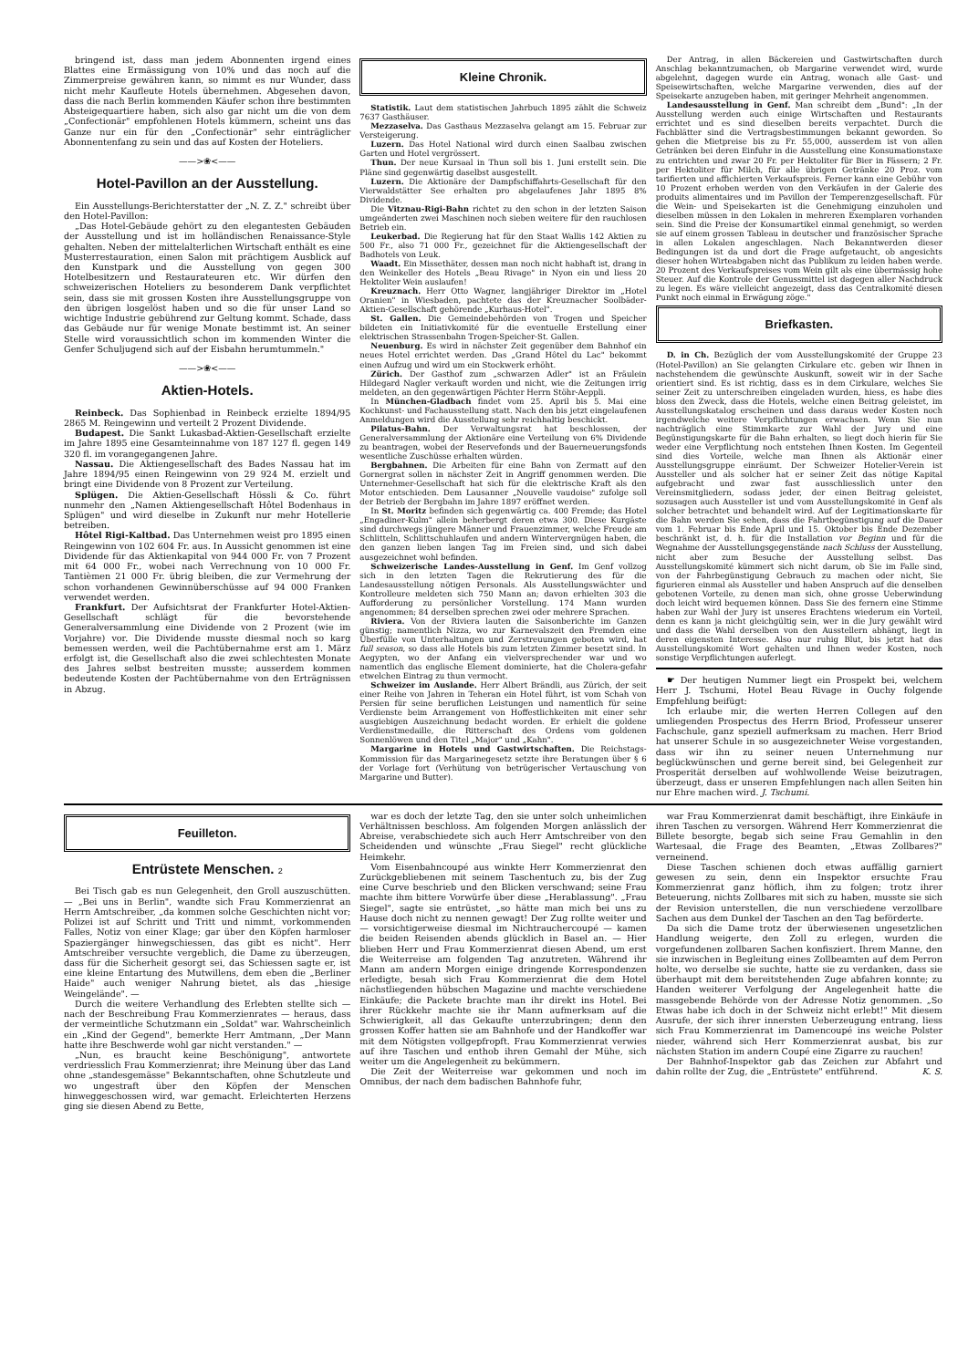bringend ist, dass man jedem Abonnenten irgend eines Blattes eine Ermässigung von 10% und das noch auf die Zimmerpreise gewähren kann, so nimmt es nur Wunder, dass nicht mehr Kaufleute Hotels übernehmen. Abgesehen davon, dass die nach Berlin kommenden Käufer schon ihre bestimmten Absteigequartiere haben, sich also gar nicht um die von dem „Confectionär" empfohlenen Hotels kümmern, scheint uns das Ganze nur ein für den „Confectionär" sehr einträglicher Abonnentenfang zu sein und das auf Kosten der Hoteliers.
——>❀<——
Hotel-Pavillon an der Ausstellung.
Ein Ausstellungs-Berichterstatter der „N. Z. Z." schreibt über den Hotel-Pavillon:
„Das Hotel-Gebäude gehört zu den elegantesten Gebäuden der Ausstellung und ist im holländischen Renaissance-Style gehalten. Neben der mittelalterlichen Wirtschaft enthält es eine Musterrestauration, einen Salon mit prächtigem Ausblick auf den Kunstpark und die Ausstellung von gegen 300 Hotelbesitzern und Restaurateuren etc. Wir dürfen den schweizerischen Hoteliers zu besonderem Dank verpflichtet sein, dass sie mit grossen Kosten ihre Ausstellungsgruppe von den übrigen losgelöst haben und so die für unser Land so wichtige Industrie gebührend zur Geltung kommt. Schade, dass das Gebäude nur für wenige Monate bestimmt ist. An seiner Stelle wird voraussichtlich schon im kommenden Winter die Genfer Schuljugend sich auf der Eisbahn herumtummeln."
——>❀<——
Aktien-Hotels.
Reinbeck. Das Sophienbad in Reinbeck erzielte 1894/95 2865 M. Reingewinn und verteilt 2 Prozent Dividende.
Budapest. Die Sankt Lukasbad-Aktien-Gesellschaft erzielte im Jahre 1895 eine Gesamteinnahme von 187 127 fl. gegen 149 320 fl. im vorangegangenen Jahre.
Nassau. Die Aktiengesellschaft des Bades Nassau hat im Jahre 1894/95 einen Reingewinn von 29 924 M. erzielt und bringt eine Dividende von 8 Prozent zur Verteilung.
Splügen. Die Aktien-Gesellschaft Hössli & Co. führt nunmehr den „Namen Aktiengesellschaft Hôtel Bodenhaus in Splügen" und wird dieselbe in Zukunft nur mehr Hotellerie betreiben.
Hôtel Rigi-Kaltbad. Das Unternehmen weist pro 1895 einen Reingewinn von 102 604 Fr. aus. In Aussicht genommen ist eine Dividende für das Aktienkapital von 944 000 Fr. von 7 Prozent mit 64 000 Fr., wobei nach Verrechnung von 10 000 Fr. Tantièmen 21 000 Fr. übrig bleiben, die zur Vermehrung der schon vorhandenen Gewinnüberschüsse auf 94 000 Franken verwendet werden.
Frankfurt. Der Aufsichtsrat der Frankfurter Hotel-Aktien-Gesellschaft schlägt für die bevorstehende Generalversammlung eine Dividende von 2 Prozent (wie im Vorjahre) vor. Die Dividende musste diesmal noch so karg bemessen werden, weil die Pachtübernahme erst am 1. März erfolgt ist, die Gesellschaft also die zwei schlechtesten Monate des Jahres selbst bestreiten musste; ausserdem kommen bedeutende Kosten der Pachtübernahme von den Erträgnissen in Abzug.
Kleine Chronik.
Statistik. Laut dem statistischen Jahrbuch 1895 zählt die Schweiz 7637 Gasthäuser.
Mezzaselva. Das Gasthaus Mezzaselva gelangt am 15. Februar zur Versteigerung.
Luzern. Das Hotel National wird durch einen Saalbau zwischen Garten und Hotel vergrössert.
Thun. Der neue Kursaal in Thun soll bis 1. Juni erstellt sein. Die Pläne sind gegenwärtig daselbst ausgestellt.
Luzern. Die Aktionäre der Dampfschiffahrts-Gesellschaft für den Vierwaldstätter See erhalten pro abgelaufenes Jahr 1895 8% Dividende.
Die Vitznau-Rigi-Bahn richtet zu den schon in der letzten Saison umgeänderten zwei Maschinen noch sieben weitere für den rauchlosen Betrieb ein.
Leukerbad. Die Regierung hat für den Staat Wallis 142 Aktien zu 500 Fr., also 71 000 Fr., gezeichnet für die Aktiengesellschaft der Badhotels von Leuk.
Waadt. Ein Missethäter, dessen man noch nicht habhaft ist, drang in den Weinkeller des Hotels „Beau Rivage" in Nyon ein und liess 20 Hektoliter Wein auslaufen!
Kreuznach. Herr Otto Wagner, langjähriger Direktor im „Hotel Oranien" in Wiesbaden, pachtete das der Kreuznacher Soolbäder-Aktien-Gesellschaft gehörende „Kurhaus-Hotel".
St. Gallen. Die Gemeindebehörden von Trogen und Speicher bildeten ein Initiativkomité für die eventuelle Erstellung einer elektrischen Strassenbahn Trogen-Speicher-St. Gallen.
Neuenburg. Es wird in nächster Zeit gegenüber dem Bahnhof ein neues Hotel errichtet werden. Das „Grand Hôtel du Lac" bekommt einen Aufzug und wird um ein Stockwerk erhöht.
Zürich. Der Gasthof zum „schwarzen Adler" ist an Fräulein Hildegard Nagler verkauft worden und nicht, wie die Zeitungen irrig meldeten, an den gegenwärtigen Pächter Herrn Stöhr-Aeppli.
In München-Gladbach findet vom 25. April bis 5. Mai eine Kochkunst- und Fachausstellung statt. Nach den bis jetzt eingelaufenen Anmeldungen wird die Ausstellung sehr reichhaltig beschickt.
Pilatus-Bahn. Der Verwaltungsrat hat beschlossen, der Generalversammlung der Aktionäre eine Verteilung von 6% Dividende zu beantragen, wobei der Reservefonds und der Bauerneuerungsfonds wesentliche Zuschüsse erhalten würden.
Bergbahnen. Die Arbeiten für eine Bahn von Zermatt auf den Gornergrat sollen in nächster Zeit in Angriff genommen werden. Die Unternehmer-Gesellschaft hat sich für die elektrische Kraft als den Motor entschieden. Dem Lausanner „Nouvelle vaudoise" zufolge soll der Betrieb der Bergbahn im Jahre 1897 eröffnet werden.
In St. Moritz befinden sich gegenwärtig ca. 400 Fremde; das Hotel „Engadiner-Kulm" allein beherbergt deren etwa 300. Diese Kurgäste sind durchwegs jüngere Männer und Frauenzimmer, welche Freude am Schlitteln, Schlittschuhlaufen und andern Wintervergnügen haben, die den ganzen lieben langen Tag im Freien sind, und sich dabei ausgezeichnet wohl befinden.
Schweizerische Landes-Ausstellung in Genf. Im Genf vollzog sich in den letzten Tagen die Rekrutierung des für die Landesausstellung nötigen Personals. Als Ausstellungswächter und Kontrolleure meldeten sich 750 Mann an; davon erhielten 303 die Aufforderung zu persönlicher Vorstellung. 174 Mann wurden angenommen; 84 derselben sprechen zwei oder mehrere Sprachen.
Riviera. Von der Riviera lauten die Saisonberichte im Ganzen günstig; namentlich Nizza, wo zur Karnevalszeit den Fremden eine Überfülle von Unterhaltungen und Zerstreuungen geboten wird, hat full season, so dass alle Hotels bis zum letzten Zimmer besetzt sind. In Aegypten, wo der Anfang ein vielversprechender war und wo namentlich das englische Element dominierte, hat die Cholera-gefahr etwelchen Eintrag zu thun vermocht.
Schweizer im Auslande. Herr Albert Brändli, aus Zürich, der seit einer Reihe von Jahren in Teheran ein Hotel führt, ist vom Schah von Persien für seine beruflichen Leistungen und namentlich für seine Verdienste beim Arrangement von Hoffestlichkeiten mit einer sehr ausgiebigen Auszeichnung bedacht worden. Er erhielt die goldene Verdienstmedaille, die Ritterschaft des Ordens vom goldenen Sonnenlöwen und den Titel „Major" und „Kahn".
Margarine in Hotels und Gastwirtschaften. Die Reichstags-Kommission für das Margarinegesetz setzte ihre Beratungen über § 6 der Vorlage fort (Verhütung von betrügerischer Vertauschung von Margarine und Butter).
Der Antrag, in allen Bäckereien und Gastwirtschaften durch Anschlag bekanntzumachen, ob Margarine verwendet wird, wurde abgelehnt, dagegen wurde ein Antrag, wonach alle Gast- und Speisewirtschaften, welche Margarine verwenden, dies auf der Speisekarte anzugeben haben, mit geringer Mehrheit angenommen.
Landesausstellung in Genf. Man schreibt dem „Bund": „In der Ausstellung werden auch einige Wirtschaften und Restaurants errichtet und es sind dieselben bereits verpachtet. Durch die Fachblätter sind die Vertragsbestimmungen bekannt geworden. So gehen die Mietpreise bis zu Fr. 55,000, ausserdem ist von allen Getränken bei deren Einfuhr in die Ausstellung eine Konsumationstaxe zu entrichten und zwar 20 Fr. per Hektoliter für Bier in Fässern; 2 Fr. per Hektoliter für Milch, für alle übrigen Getränke 20 Proz. vom tarifierten und affichierten Verkaufspreis. Ferner kann eine Gebühr von 10 Prozent erhoben werden von den Verkäufen in der Galerie des produits alimentaires und im Pavillon der Temperenzgesellschaft. Für die Wein- und Speisekarten ist die Genehmigung einzuholen und dieselben müssen in den Lokalen in mehreren Exemplaren vorhanden sein. Sind die Preise der Konsumartikel einmal genehmigt, so werden sie auf einem grossen Tableau in deutscher und französischer Sprache in allen Lokalen angeschlagen. Nach Bekanntwerden dieser Bedingungen ist da und dort die Frage aufgetaucht, ob angesichts dieser hohen Wirteabgaben nicht das Publikum zu leiden haben werde. 20 Prozent des Verkaufspreises vom Wein gilt als eine übermässig hohe Steuer. Auf die Kontrole der Genussmittel ist dagegen aller Nachdruck zu legen. Es wäre vielleicht angezeigt, dass das Centralkomité diesen Punkt noch einmal in Erwägung zöge."
Briefkasten.
D. in Ch. Bezüglich der vom Ausstellungskomité der Gruppe 23 (Hotel-Pavillon) an Sie gelangten Cirkulare etc. geben wir Ihnen in nachstehendem die gewünschte Auskunft, soweit wir in der Sache orientiert sind. Es ist richtig, dass es in dem Cirkulare, welches Sie seiner Zeit zu unterschreiben eingeladen wurden, hiess, es habe dies bloss den Zweck, dass die Hotels, welche einen Beitrag geleistet, im Ausstellungskatalog erscheinen und dass daraus weder Kosten noch irgendwelche weitere Verpflichtungen erwachsen. Wenn Sie nun nachträglich eine Stimmkarte zur Wahl der Jury und eine Begünstigungskarte für die Bahn erhalten, so liegt doch hierin für Sie weder eine Verpflichtung noch entstehen Ihnen Kosten. Im Gegenteil sind dies Vorteile, welche man Ihnen als Aktionär einer Ausstellungsgruppe einräumt. Der Schweizer Hotelier-Verein ist Aussteller und als solcher hat er seiner Zeit das nötige Kapital aufgebracht und zwar fast ausschliesslich unter den Vereinsmitgliedern, sodass jeder, der einen Beitrag geleistet, sozusagen auch Aussteller ist und vom Ausstellungskomité in Genf als solcher betrachtet und behandelt wird. Auf der Legitimationskarte für die Bahn werden Sie sehen, dass die Fahrtbegünstigung auf die Dauer vom 1. Februar bis Ende April und 15. Oktober bis Ende Dezember beschränkt ist, d. h. für die Installation vor Beginn und für die Wegnahme der Ausstellungsgegenstände nach Schluss der Ausstellung, nicht aber zum Besuche der Ausstellung selbst. Das Ausstellungskomité kümmert sich nicht darum, ob Sie im Falle sind, von der Fahrbegünstigung Gebrauch zu machen oder nicht, Sie figurieren einmal als Aussteller und haben Anspruch auf die denselben gebotenen Vorteile, zu denen man sich, ohne grosse Ueberwindung doch leicht wird bequemen können. Dass Sie des fernern eine Stimme haben zur Wahl der Jury ist unseres Erachtens wiederum ein Vorteil, denn es kann ja nicht gleichgültig sein, wer in die Jury gewählt wird und dass die Wahl derselben von den Ausstellern abhängt, liegt in deren eigensten Interesse. Also nur ruhig Blut, bis jetzt hat das Ausstellungskomité Wort gehalten und Ihnen weder Kosten, noch sonstige Verpflichtungen auferlegt.
☛ Der heutigen Nummer liegt ein Prospekt bei, welchem Herr J. Tschumi, Hotel Beau Rivage in Ouchy folgende Empfehlung beifügt:
Ich erlaube mir, die werten Herren Collegen auf den umliegenden Prospectus des Herrn Briod, Professeur unserer Fachschule, ganz speziell aufmerksam zu machen. Herr Briod hat unserer Schule in so ausgezeichneter Weise vorgestanden, dass wir ihn zu seiner neuen Unternehmung nur beglückwünschen und gerne bereit sind, bei Gelegenheit zur Prosperität derselben auf wohlwollende Weise beizutragen, überzeugt, dass er unseren Empfehlungen nach allen Seiten hin nur Ehre machen wird. J. Tschumi.
Feuilleton.
Entrüstete Menschen. 2
Bei Tisch gab es nun Gelegenheit, den Groll auszuschütten. — „Bei uns in Berlin", wandte sich Frau Kommerzienrat an Herrn Amtschreiber, „da kommen solche Geschichten nicht vor; Polizei ist auf Schritt und Tritt und nimmt, vorkommenden Falles, Notiz von einer Klage; gar über den Köpfen harmloser Spaziergänger hinwegschiessen, das gibt es nicht". Herr Amtschreiber versuchte vergeblich, die Dame zu überzeugen, dass für die Sicherheit gesorgt sei, das Schiessen sagte er, ist eine kleine Entartung des Mutwillens, dem eben die „Berliner Haide" auch weniger Nahrung bietet, als das „hiesige Weingelände". —
Durch die weitere Verhandlung des Erlebten stellte sich — nach der Beschreibung Frau Kommerzienrates — heraus, dass der vermeintliche Schutzmann ein „Soldat" war. Wahrscheinlich ein „Kind der Gegend", bemerkte Herr Amtmann, „Der Mann hatte ihre Beschwerde wohl gar nicht verstanden." —
„Nun, es braucht keine Beschönigung", antwortete verdriesslich Frau Kommerzienrat; ihre Meinung über das Land ohne „standesgemässe" Bekanntschaften, ohne Schutzleute und wo ungestraft über den Köpfen der Menschen hinweggeschossen wird, war gemacht. Erleichterten Herzens ging sie diesen Abend zu Bette,
war es doch der letzte Tag, den sie unter solch unheimlichen Verhältnissen beschloss. Am folgenden Morgen anlässlich der Abreise, verabschiedete sich auch Herr Amtschreiber von den Scheidenden und wünschte „Frau Siegel" recht glückliche Heimkehr.
Vom Eisenbahncoupé aus winkte Herr Kommerzienrat den Zurückgebliebenen mit seinem Taschentuch zu, bis der Zug eine Curve beschrieb und den Blicken verschwand; seine Frau machte ihm bittere Vorwürfe über diese „Herablassung". „Frau Siegel", sagte sie entrüstet, „so hätte man mich bei uns zu Hause doch nicht zu nennen gewagt! Der Zug rollte weiter und — vorsichtigerweise diesmal im Nichtrauchercoupé — kamen die beiden Reisenden abends glücklich in Basel an. — Hier blieben Herr und Frau Kommerzienrat diesen Abend, um erst die Weiterreise am folgenden Tag anzutreten. Während ihr Mann am andern Morgen einige dringende Korrespondenzen erledigte, besah sich Frau Kommerzienrat die dem Hotel nächstliegenden hübschen Magazine und machte verschiedene Einkäufe; die Packete brachte man ihr direkt ins Hotel. Bei ihrer Rückkehr machte sie ihr Mann aufmerksam auf die Schwierigkeit, all das Gekaufte unterzubringen; denn den grossen Koffer hatten sie am Bahnhofe und der Handkoffer war mit dem Nötigsten vollgepfropft. Frau Kommerzienrat verwies auf ihre Taschen und enthob ihren Gemahl der Mühe, sich weiter um die Angelegenheit zu bekümmern.
Die Zeit der Weiterreise war gekommen und noch im Omnibus, der nach dem badischen Bahnhofe fuhr,
war Frau Kommerzienrat damit beschäftigt, ihre Einkäufe in ihren Taschen zu versorgen. Während Herr Kommerzienrat die Billete besorgte, begab sich seine Frau Gemahlin in den Wartesaal, die Frage des Beamten, „Etwas Zollbares?" verneinend.
Diese Taschen schienen doch etwas auffällig garniert gewesen zu sein, denn ein Inspektor ersuchte Frau Kommerzienrat ganz höflich, ihm zu folgen; trotz ihrer Beteuerung, nichts Zollbares mit sich zu haben, musste sie sich der Revision unterstellen, die nun verschiedene verzollbare Sachen aus dem Dunkel der Taschen an den Tag beförderte.
Da sich die Dame trotz der überwiesenen ungesetzlichen Handlung weigerte, den Zoll zu erlegen, wurden die vorgefundenen zollbaren Sachen konfisziert. Ihrem Manne, den sie inzwischen in Begleitung eines Zollbeamten auf dem Perron holte, wo derselbe sie suchte, hatte sie zu verdanken, dass sie überhaupt mit dem bereitstehenden Zuge abfahren konnte; zu Handen weiterer Verfolgung der Angelegenheit hatte die massgebende Behörde von der Adresse Notiz genommen. „So Etwas habe ich doch in der Schweiz nicht erlebt!" Mit diesem Ausrufe, der sich ihrer innersten Ueberzeugung entrang, liess sich Frau Kommerzienrat im Damencoupé ins weiche Polster nieder, während sich Herr Kommerzienrat ausbat, bis zur nächsten Station im andern Coupé eine Zigarre zu rauchen!
Der Bahnhof-Inspektor gab das Zeichen zur Abfahrt und dahin rollte der Zug, die „Entrüstete" entführend. K. S.